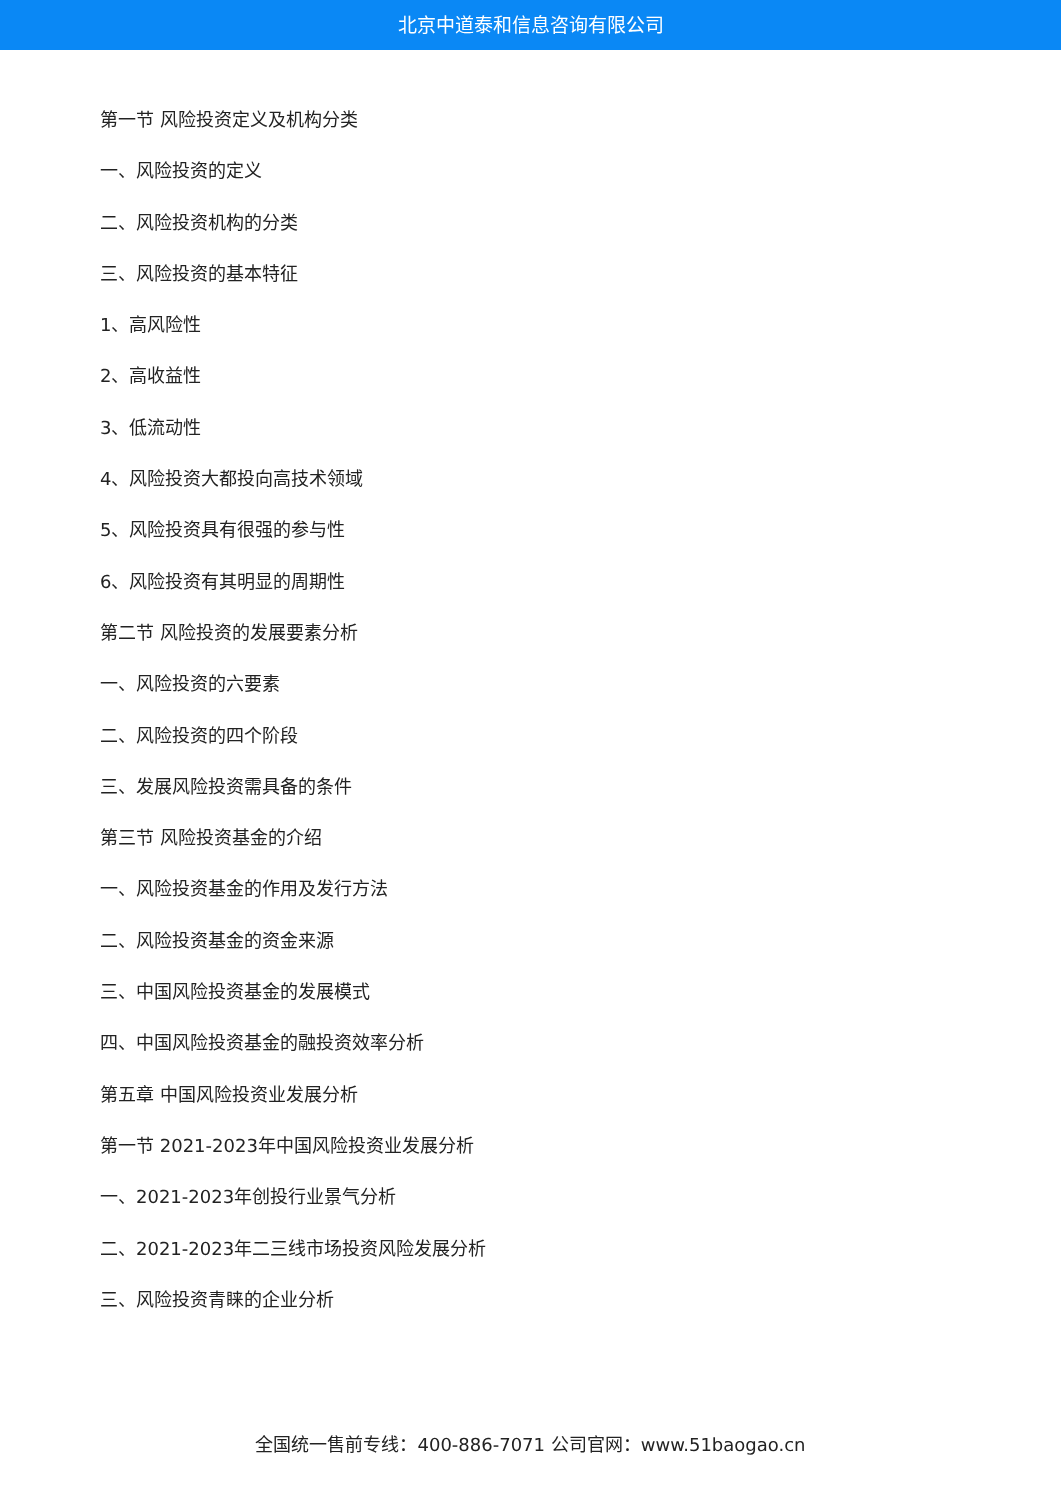北京中道泰和信息咨询有限公司
第一节 风险投资定义及机构分类
一、风险投资的定义
二、风险投资机构的分类
三、风险投资的基本特征
1、高风险性
2、高收益性
3、低流动性
4、风险投资大都投向高技术领域
5、风险投资具有很强的参与性
6、风险投资有其明显的周期性
第二节 风险投资的发展要素分析
一、风险投资的六要素
二、风险投资的四个阶段
三、发展风险投资需具备的条件
第三节 风险投资基金的介绍
一、风险投资基金的作用及发行方法
二、风险投资基金的资金来源
三、中国风险投资基金的发展模式
四、中国风险投资基金的融投资效率分析
第五章 中国风险投资业发展分析
第一节 2021-2023年中国风险投资业发展分析
一、2021-2023年创投行业景气分析
二、2021-2023年二三线市场投资风险发展分析
三、风险投资青睐的企业分析
全国统一售前专线：400-886-7071 公司官网：www.51baogao.cn